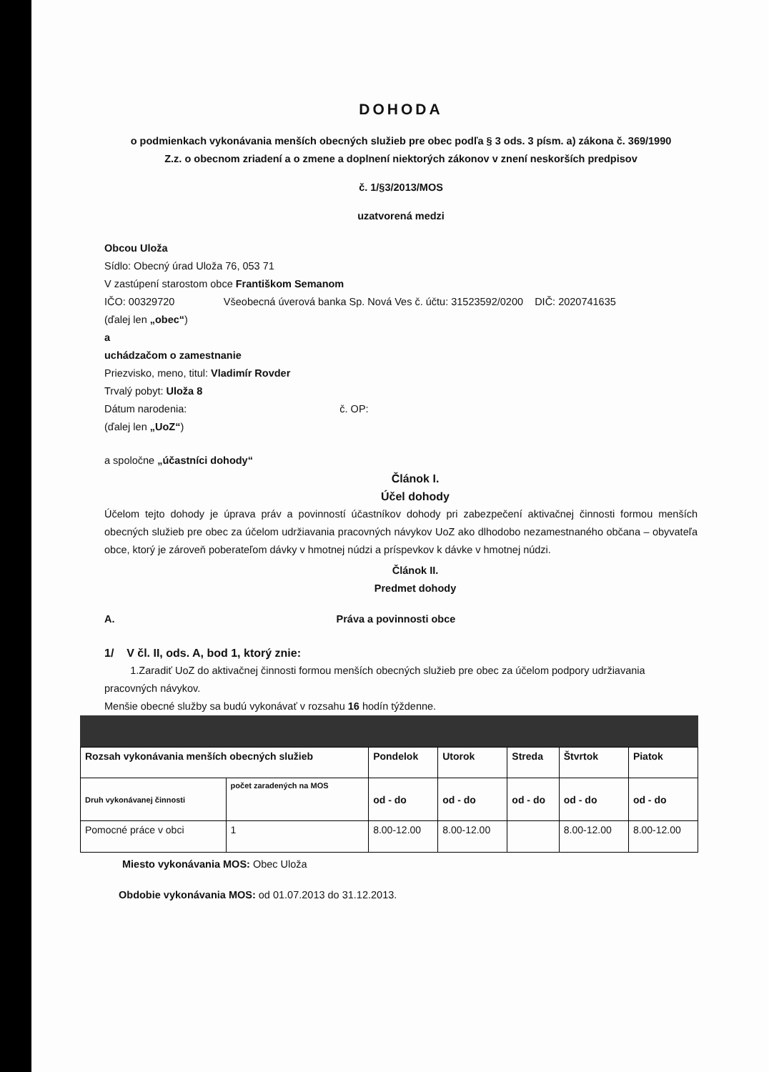DOHODA
o podmienkach vykonávania menších obecných služieb pre obec podľa § 3 ods. 3 písm. a) zákona č. 369/1990
Z.z. o obecnom zriadení a o zmene a doplnení niektorých zákonov v znení neskorších predpisov
č. 1/§3/2013/MOS
uzatvorená medzi
Obcou Uloža
Sídlo: Obecný úrad Uloža 76, 053 71
V zastúpení starostom obce Františkom Semanom
IČO: 00329720 Všeobecná úverová banka Sp. Nová Ves č. účtu: 31523592/0200 DIČ: 2020741635
(ďalej len „obec“)
a
uchádzačom o zamestnanie
Priezvisko, meno, titul: Vladimír Rovder
Trvalý pobyt: Uloža 8
Dátum narodenia: č. OP:
(ďalej len „UoZ“)
a spoločne „účastníci dohody“
Článok I.
Účel dohody
Účelom tejto dohody je úprava práv a povinností účastníkov dohody pri zabezpečení aktivačnej činnosti formou menších obecných služieb pre obec za účelom udržiavania pracovných návykov UoZ ako dlhodobo nezamestnaného občana – obyvateľa obce, ktorý je zároveň poberateľom dávky v hmotnej núdzi a príspevkov k dávke v hmotnej núdzi.
Článok II.
Predmet dohody
A. Práva a povinnosti obce
1/ V čl. II, ods. A, bod 1, ktorý znie:
1.Zaradiť UoZ do aktivačnej činnosti formou menších obecných služieb pre obec za účelom podpory udržiavania pracovných návykov.
Menšie obecné služby sa budú vykonávať v rozsahu 16 hodín týždenne.
| Rozsah vykonávania menších obecných služieb | | Pondelok | Utorok | Streda | Štvrtok | Piatok |
| Druh vykonávanej činnosti | počet zaradených na MOS | od - do | od - do | od - do | od - do | od - do |
| Pomocné práce v obci | 1 | 8.00-12.00 | 8.00-12.00 | | 8.00-12.00 | 8.00-12.00 |
Miesto vykonávania MOS: Obec Uloža
Obdobie vykonávania MOS: od 01.07.2013 do 31.12.2013.